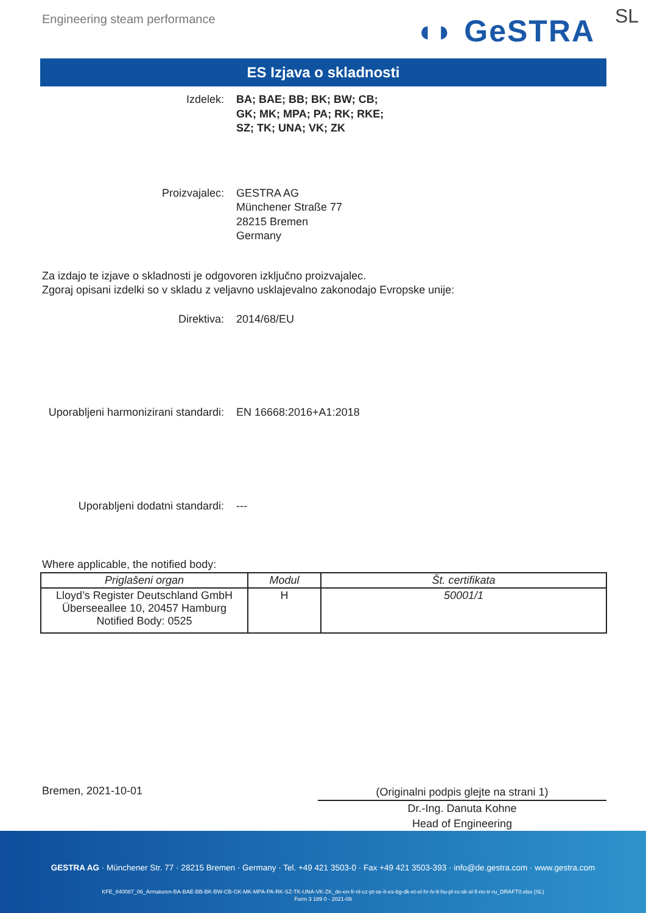Engineering steam performance ◖◗ GeSTRA SL
ES Izjava o skladnosti
Izdelek: BA; BAE; BB; BK; BW; CB;
GK; MK; MPA; PA; RK; RKE;
SZ; TK; UNA; VK; ZK
Proizvajalec: GESTRA AG
Münchener Straße 77
28215 Bremen
Germany
Za izdajo te izjave o skladnosti je odgovoren izključno proizvajalec.
Zgoraj opisani izdelki so v skladu z veljavno usklajevalno zakonodajo Evropske unije:
Direktiva: 2014/68/EU
Uporabljeni harmonizirani standardi:
EN 16668:2016+A1:2018
Uporabljeni dodatni standardi: ---
Where applicable, the notified body:
| Priglašeni organ | Modul | Št. certifikata |
| --- | --- | --- |
| Lloyd’s Register Deutschland GmbH Überseeallee 10, 20457 Hamburg Notified Body: 0525 | H | 50001/1 |
Bremen, 2021-10-01
(Originalni podpis glejte na strani 1)
Dr.-Ing. Danuta Kohne
Head of Engineering
GESTRA AG · Münchener Str. 77 · 28215 Bremen · Germany · Tel. +49 421 3503-0 · Fax +49 421 3503-393 · info@de.gestra.com · www.gestra.com
KFE_840087_06_Armaturen-BA-BAE-BB-BK-BW-CB-GK-MK-MPA-PA-RK-SZ-TK-UNA-VK-ZK_de-en-fr-nl-cz-pt-se-it-es-bg-dk-et-el-hr-lv-lt-hu-pl-ro-sk-sl-fi-no-tr-ru_DRAFT0.xlsx (SL)
Form 3 189 0 - 2021-09